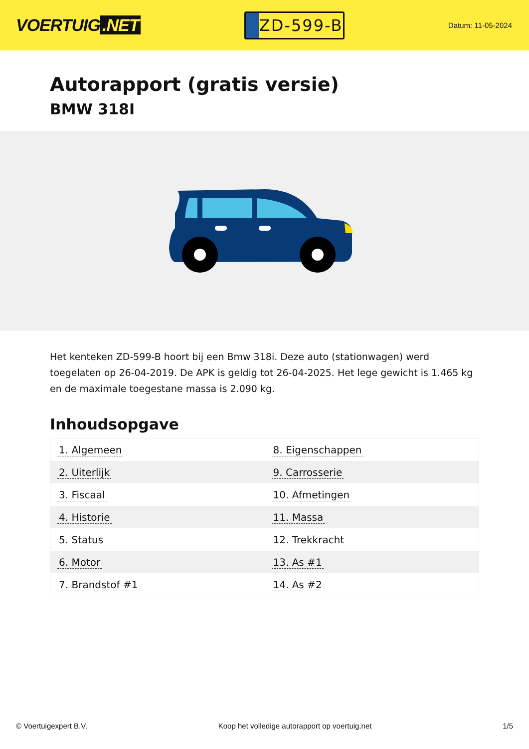VOERTUIG.NET
ZD-599-B
Datum: 11-05-2024
Autorapport (gratis versie)
BMW 318I
Het kenteken ZD-599-B hoort bij een Bmw 318i. Deze auto (stationwagen) werd toegelaten op 26-04-2019. De APK is geldig tot 26-04-2025. Het lege gewicht is 1.465 kg en de maximale toegestane massa is 2.090 kg.
Inhoudsopgave
| 1. Algemeen | 8. Eigenschappen |
| 2. Uiterlijk | 9. Carrosserie |
| 3. Fiscaal | 10. Afmetingen |
| 4. Historie | 11. Massa |
| 5. Status | 12. Trekkracht |
| 6. Motor | 13. As #1 |
| 7. Brandstof #1 | 14. As #2 |
© Voertuigexpert B.V. Koop het volledige autorapport op voertuig.net 1/5